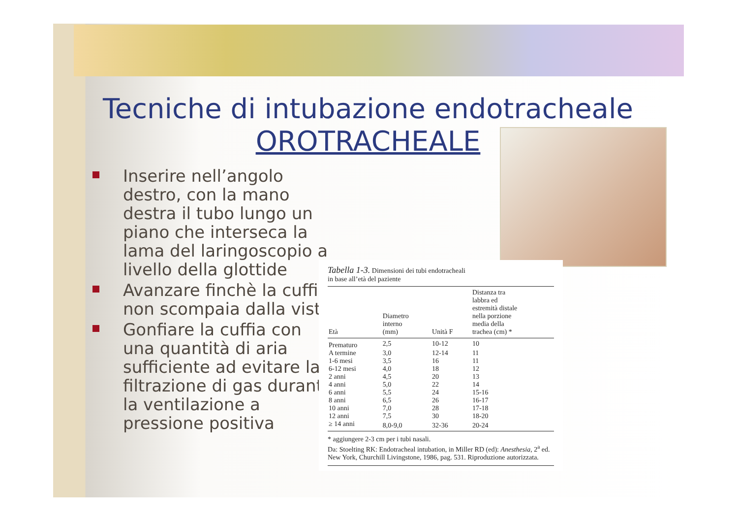Tecniche di intubazione endotracheale
OROTRACHEALE
Inserire nell’angolo destro, con la mano destra il tubo lungo un piano che interseca la lama del laringoscopio a livello della glottide
Avanzare finchè la cuffia non scompaia dalla vista
Gonfiare la cuffia con una quantità di aria sufficiente ad evitare la filtrazione di gas durante la ventilazione a pressione positiva
Tabella 1-3. Dimensioni dei tubi endotracheali
in base all’età del paziente
| Età | Diametro interno (mm) | Unità F | Distanza tra labbra ed estremità distale nella porzione media della trachea (cm) * |
| --- | --- | --- | --- |
| Prematuro | 2,5 | 10-12 | 10 |
| A termine | 3,0 | 12-14 | 11 |
| 1-6 mesi | 3,5 | 16 | 11 |
| 6-12 mesi | 4,0 | 18 | 12 |
| 2 anni | 4,5 | 20 | 13 |
| 4 anni | 5,0 | 22 | 14 |
| 6 anni | 5,5 | 24 | 15-16 |
| 8 anni | 6,5 | 26 | 16-17 |
| 10 anni | 7,0 | 28 | 17-18 |
| 12 anni | 7,5 | 30 | 18-20 |
| ≥ 14 anni | 8,0-9,0 | 32-36 | 20-24 |
* aggiungere 2-3 cm per i tubi nasali.
Da: Stoelting RK: Endotracheal intubation, in Miller RD (ed): Anesthesia, 2<sup>a</sup> ed. New York, Churchill Livingstone, 1986, pag. 531. Riproduzione autorizzata.